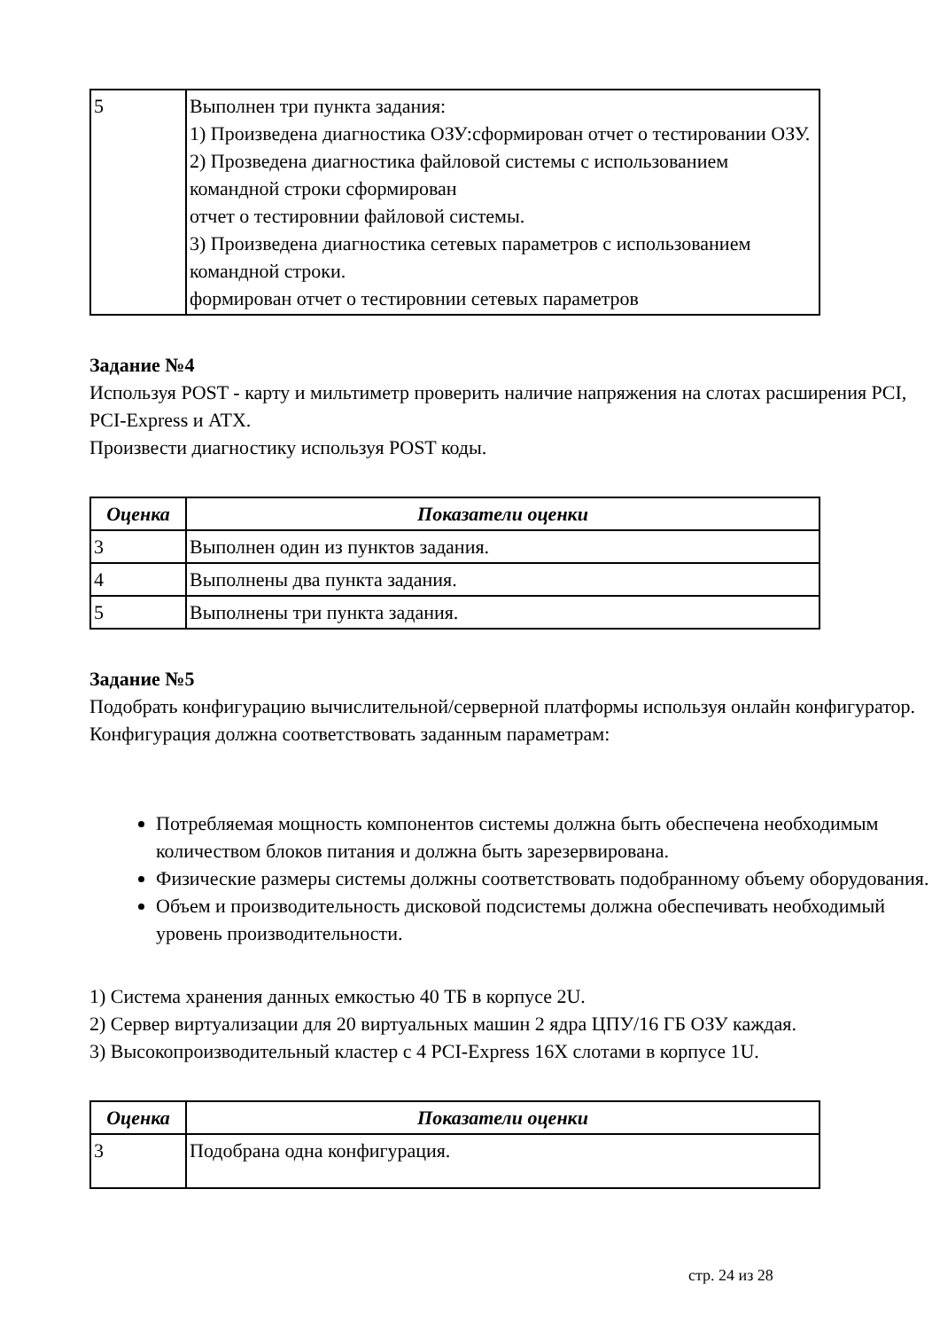| 5 | Выполнен три пункта задания: 1) Произведена диагностика ОЗУ:сформирован отчет о тестировании ОЗУ. 2) Прозведена диагностика файловой системы с использованием командной строки сформирован отчет о тестировнии файловой системы. 3) Произведена диагностика сетевых параметров с использованием командной строки. формирован отчет о тестировнии сетевых параметров |
Задание №4
Используя POST - карту и мильтиметр проверить наличие напряжения на слотах расширения PCI, PCI-Express и ATX.
Произвести диагностику используя POST коды.
| Оценка | Показатели оценки |
| --- | --- |
| 3 | Выполнен один из пунктов задания. |
| 4 | Выполнены два пункта задания. |
| 5 | Выполнены три пункта задания. |
Задание №5
Подобрать конфигурацию вычислительной/серверной платформы используя онлайн конфигуратор.
Конфигурация должна соответствовать заданным параметрам:
Потребляемая мощность компонентов системы должна быть обеспечена необходимым количеством блоков питания и должна быть зарезервирована.
Физические размеры системы должны соответствовать подобранному объему оборудования.
Объем и производительность дисковой подсистемы должна обеспечивать необходимый уровень производительности.
1) Система хранения данных емкостью 40 ТБ в корпусе 2U.
2) Сервер виртуализации для 20 виртуальных машин 2 ядра ЦПУ/16 ГБ ОЗУ каждая.
3) Высокопроизводительный кластер с 4 PCI-Express 16X слотами в корпусе 1U.
| Оценка | Показатели оценки |
| --- | --- |
| 3 | Подобрана одна конфигурация. |
стр. 24 из 28